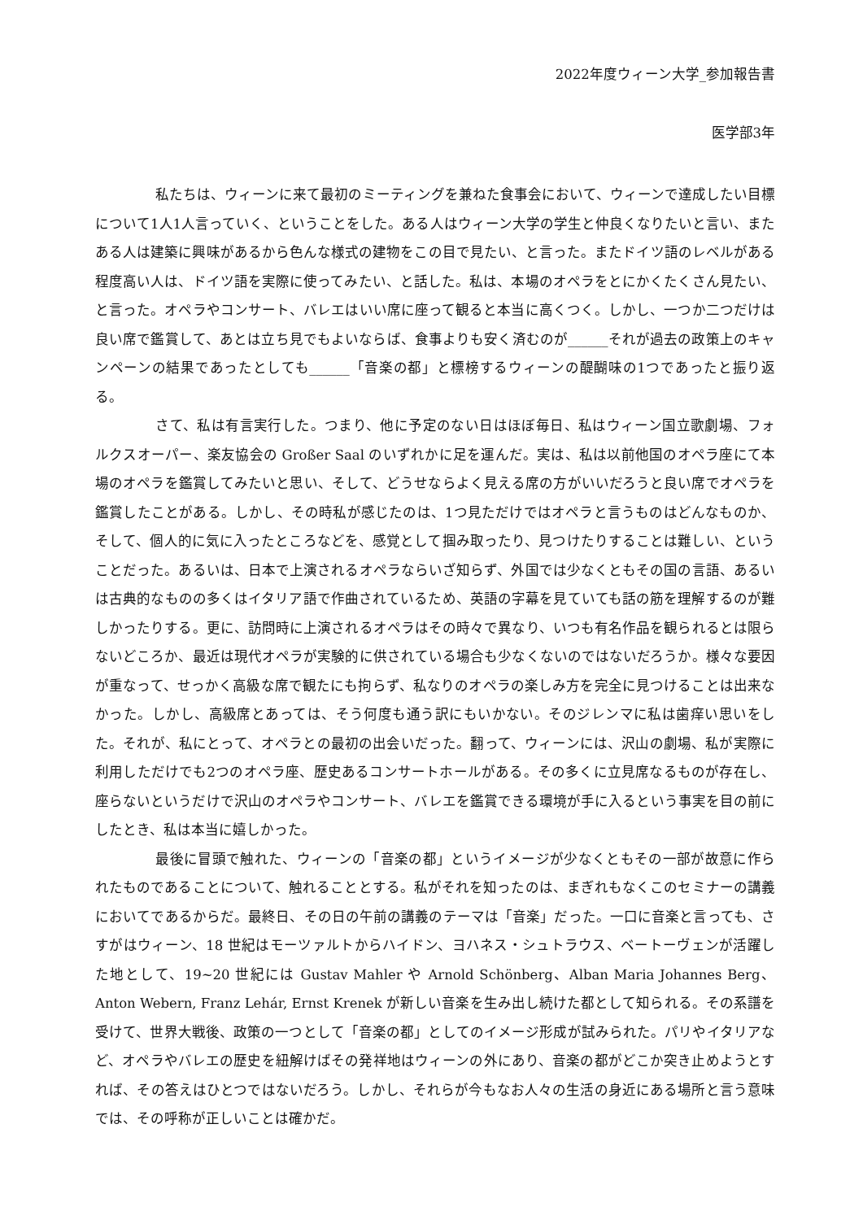2022年度ウィーン大学_参加報告書
医学部3年
私たちは、ウィーンに来て最初のミーティングを兼ねた食事会において、ウィーンで達成したい目標について1人1人言っていく、ということをした。ある人はウィーン大学の学生と仲良くなりたいと言い、またある人は建築に興味があるから色んな様式の建物をこの目で見たい、と言った。またドイツ語のレベルがある程度高い人は、ドイツ語を実際に使ってみたい、と話した。私は、本場のオペラをとにかくたくさん見たい、と言った。オペラやコンサート、バレエはいい席に座って観ると本当に高くつく。しかし、一つか二つだけは良い席で鑑賞して、あとは立ち見でもよいならば、食事よりも安く済むのが______それが過去の政策上のキャンペーンの結果であったとしても______「音楽の都」と標榜するウィーンの醍醐味の1つであったと振り返る。
さて、私は有言実行した。つまり、他に予定のない日はほぼ毎日、私はウィーン国立歌劇場、フォルクスオーパー、楽友協会の Großer Saal のいずれかに足を運んだ。実は、私は以前他国のオペラ座にて本場のオペラを鑑賞してみたいと思い、そして、どうせならよく見える席の方がいいだろうと良い席でオペラを鑑賞したことがある。しかし、その時私が感じたのは、1つ見ただけではオペラと言うものはどんなものか、そして、個人的に気に入ったところなどを、感覚として掴み取ったり、見つけたりすることは難しい、ということだった。あるいは、日本で上演されるオペラならいざ知らず、外国では少なくともその国の言語、あるいは古典的なものの多くはイタリア語で作曲されているため、英語の字幕を見ていても話の筋を理解するのが難しかったりする。更に、訪問時に上演されるオペラはその時々で異なり、いつも有名作品を観られるとは限らないどころか、最近は現代オペラが実験的に供されている場合も少なくないのではないだろうか。様々な要因が重なって、せっかく高級な席で観たにも拘らず、私なりのオペラの楽しみ方を完全に見つけることは出来なかった。しかし、高級席とあっては、そう何度も通う訳にもいかない。そのジレンマに私は歯痒い思いをした。それが、私にとって、オペラとの最初の出会いだった。翻って、ウィーンには、沢山の劇場、私が実際に利用しただけでも2つのオペラ座、歴史あるコンサートホールがある。その多くに立見席なるものが存在し、座らないというだけで沢山のオペラやコンサート、バレエを鑑賞できる環境が手に入るという事実を目の前にしたとき、私は本当に嬉しかった。
最後に冒頭で触れた、ウィーンの「音楽の都」というイメージが少なくともその一部が故意に作られたものであることについて、触れることとする。私がそれを知ったのは、まぎれもなくこのセミナーの講義においてであるからだ。最終日、その日の午前の講義のテーマは「音楽」だった。一口に音楽と言っても、さすがはウィーン、18 世紀はモーツァルトからハイドン、ヨハネス・シュトラウス、ベートーヴェンが活躍した地として、19~20 世紀には Gustav Mahler や Arnold Schönberg、Alban Maria Johannes Berg、Anton Webern, Franz Lehár, Ernst Krenek が新しい音楽を生み出し続けた都として知られる。その系譜を受けて、世界大戦後、政策の一つとして「音楽の都」としてのイメージ形成が試みられた。パリやイタリアなど、オペラやバレエの歴史を紐解けばその発祥地はウィーンの外にあり、音楽の都がどこか突き止めようとすれば、その答えはひとつではないだろう。しかし、それらが今もなお人々の生活の身近にある場所と言う意味では、その呼称が正しいことは確かだ。